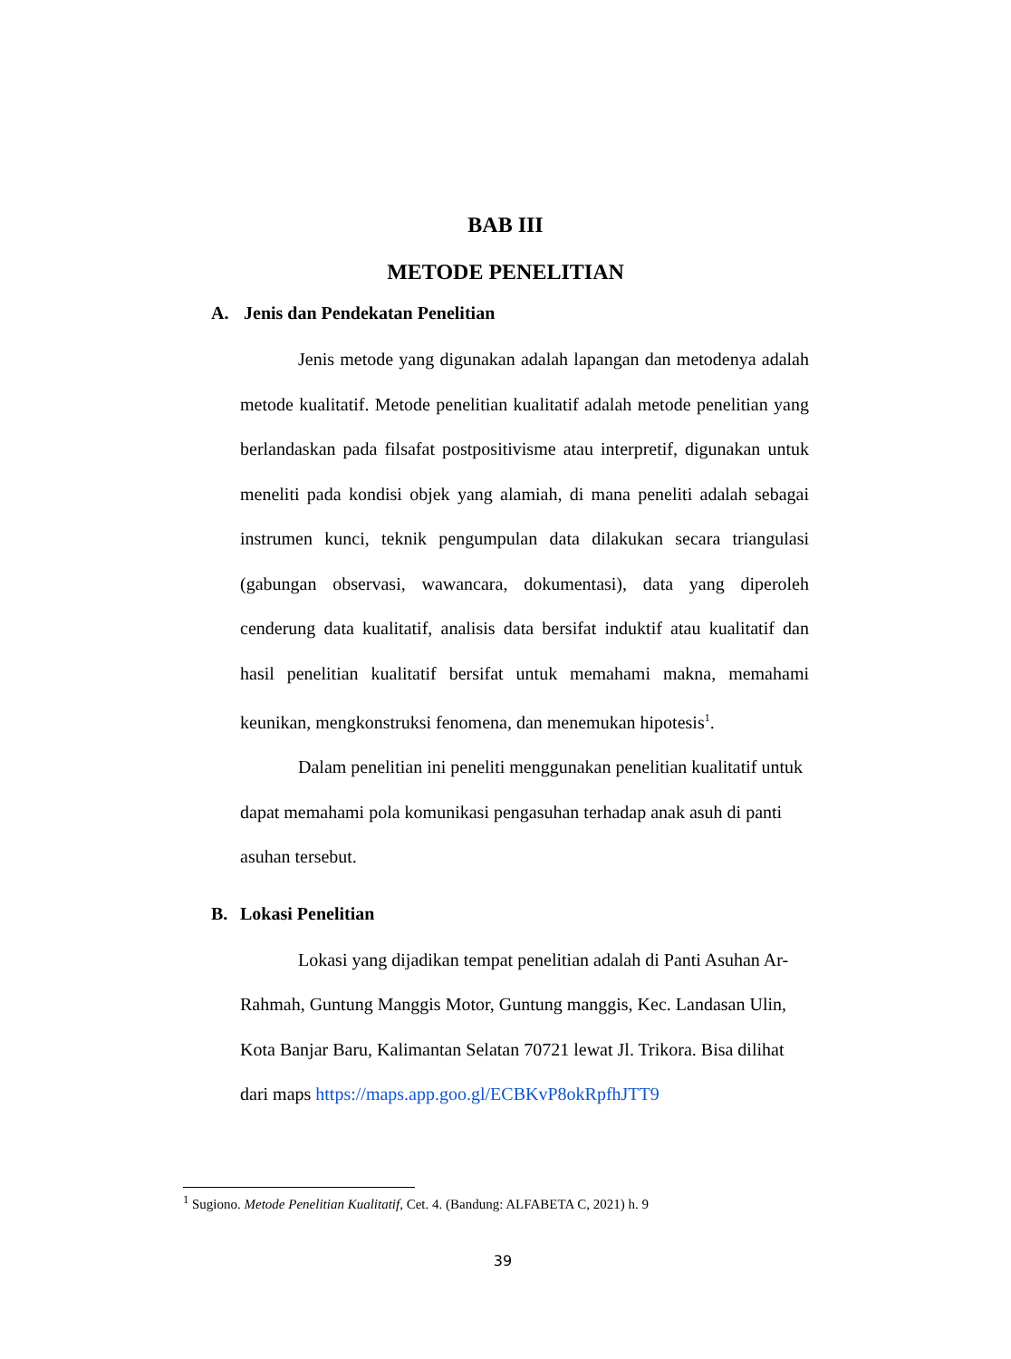BAB III
METODE PENELITIAN
A. Jenis dan Pendekatan Penelitian
Jenis metode yang digunakan adalah lapangan dan metodenya adalah metode kualitatif. Metode penelitian kualitatif adalah metode penelitian yang berlandaskan pada filsafat postpositivisme atau interpretif, digunakan untuk meneliti pada kondisi objek yang alamiah, di mana peneliti adalah sebagai instrumen kunci, teknik pengumpulan data dilakukan secara triangulasi (gabungan observasi, wawancara, dokumentasi), data yang diperoleh cenderung data kualitatif, analisis data bersifat induktif atau kualitatif dan hasil penelitian kualitatif bersifat untuk memahami makna, memahami keunikan, mengkonstruksi fenomena, dan menemukan hipotesis<sup>1</sup>.
Dalam penelitian ini peneliti menggunakan penelitian kualitatif untuk dapat memahami pola komunikasi pengasuhan terhadap anak asuh di panti asuhan tersebut.
B. Lokasi Penelitian
Lokasi yang dijadikan tempat penelitian adalah di Panti Asuhan Ar-Rahmah, Guntung Manggis Motor, Guntung manggis, Kec. Landasan Ulin, Kota Banjar Baru, Kalimantan Selatan 70721 lewat Jl. Trikora. Bisa dilihat dari maps https://maps.app.goo.gl/ECBKvP8okRpfhJTT9
<sup>1</sup> Sugiono. Metode Penelitian Kualitatif, Cet. 4. (Bandung: ALFABETA C, 2021) h. 9
39